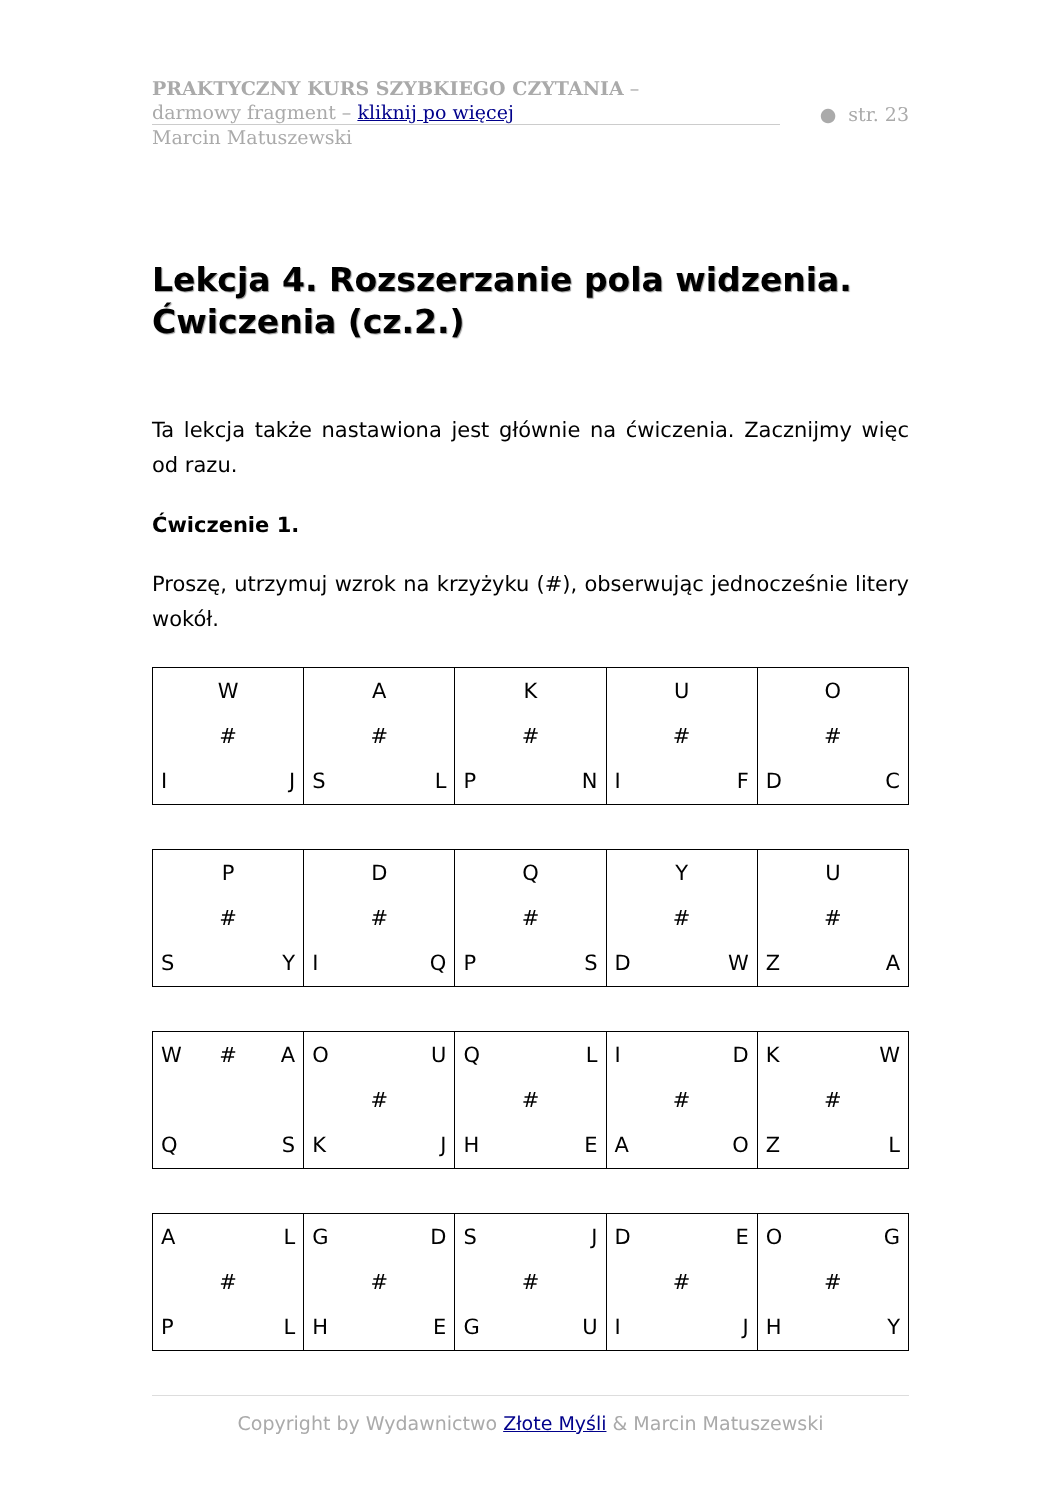PRAKTYCZNY KURS SZYBKIEGO CZYTANIA –
darmowy fragment – kliknij po więcej
● str. 23
Marcin Matuszewski
Lekcja 4. Rozszerzanie pola widzenia. Ćwiczenia (cz.2.)
Ta lekcja także nastawiona jest głównie na ćwiczenia. Zacznijmy więc od razu.
Ćwiczenie 1.
Proszę, utrzymuj wzrok na krzyżyku (#), obserwując jednocześnie litery wokół.
| W # I J | A # S L | K # P N | U # I F | O # D C |
| P # S Y | D # I Q | Q # P S | Y # D W | U # Z A |
| W # A Q S | O U # K J | Q L # H E | I D # A O | K W # Z L |
| A L # P L | G D # H E | S J # G U | D E # I J | O G # H Y |
Copyright by Wydawnictwo Złote Myśli & Marcin Matuszewski